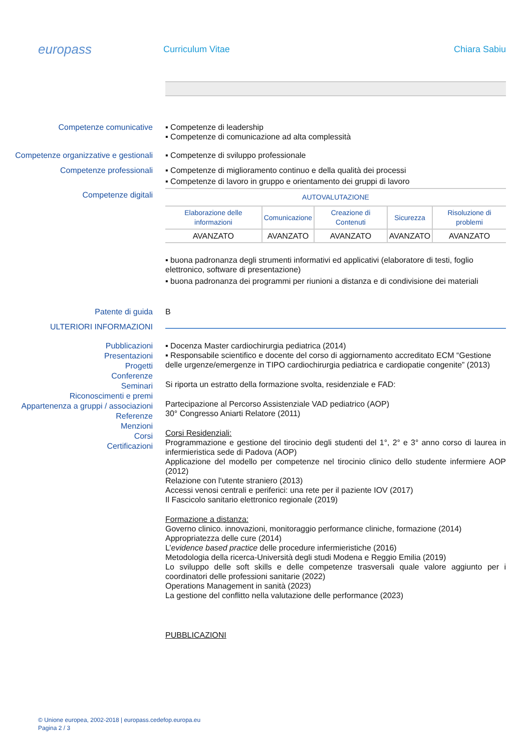europass
Curriculum Vitae Chiara Sabiu
Competenze comunicative
▪ Competenze di leadership
▪ Competenze di comunicazione ad alta complessità
Competenze organizzative e gestionali
▪ Competenze di sviluppo professionale
Competenze professionali
▪ Competenze di miglioramento continuo e della qualità dei processi
▪ Competenze di lavoro in gruppo e orientamento dei gruppi di lavoro
Competenze digitali
| AUTOVALUTAZIONE | | | | |
| --- | --- | --- | --- | --- |
| Elaborazione delle informazioni | Comunicazione | Creazione di Contenuti | Sicurezza | Risoluzione di problemi |
| AVANZATO | AVANZATO | AVANZATO | AVANZATO | AVANZATO |
▪ buona padronanza degli strumenti informativi ed applicativi (elaboratore di testi, foglio elettronico, software di presentazione)
▪ buona padronanza dei programmi per riunioni a distanza e di condivisione dei materiali
Patente di guida
B
ULTERIORI INFORMAZIONI
Pubblicazioni
Presentazioni
Progetti
Conferenze
Seminari
Riconoscimenti e premi
Appartenenza a gruppi / associazioni
Referenze
Menzioni
Corsi
Certificazioni
▪ Docenza Master cardiochirurgia pediatrica (2014)
▪ Responsabile scientifico e docente del corso di aggiornamento accreditato ECM “Gestione delle urgenze/emergenze in TIPO cardiochirurgia pediatrica e cardiopatie congenite” (2013)
Si riporta un estratto della formazione svolta, residenziale e FAD:
Partecipazione al Percorso Assistenziale VAD pediatrico (AOP)
30° Congresso Aniarti Relatore (2011)
Corsi Residenziali:
Programmazione e gestione del tirocinio degli studenti del 1°, 2° e 3° anno corso di laurea in infermieristica sede di Padova (AOP)
Applicazione del modello per competenze nel tirocinio clinico dello studente infermiere AOP (2012)
Relazione con l'utente straniero (2013)
Accessi venosi centrali e periferici: una rete per il paziente IOV (2017)
Il Fascicolo sanitario elettronico regionale (2019)
Formazione a distanza:
Governo clinico. innovazioni, monitoraggio performance cliniche, formazione (2014)
Appropriatezza delle cure (2014)
L’evidence based practice delle procedure infermieristiche (2016)
Metodologia della ricerca-Università degli studi Modena e Reggio Emilia (2019)
Lo sviluppo delle soft skills e delle competenze trasversali quale valore aggiunto per i coordinatori delle professioni sanitarie (2022)
Operations Management in sanità (2023)
La gestione del conflitto nella valutazione delle performance (2023)
PUBBLICAZIONI
© Unione europea, 2002-2018 | europass.cedefop.europa.eu
Pagina 2 / 3